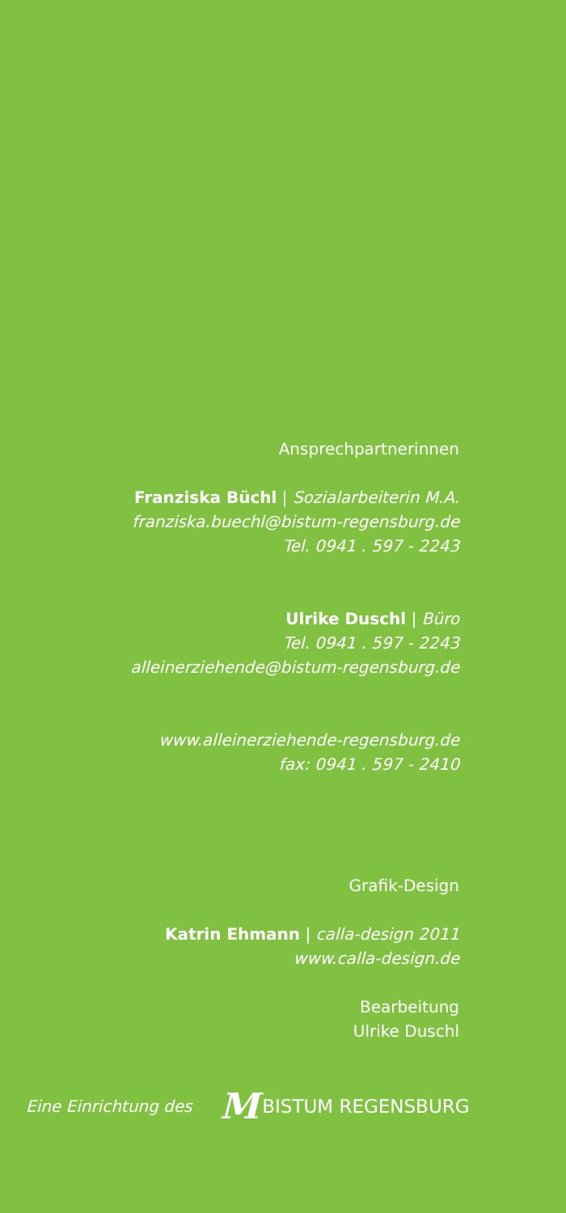Ansprechpartnerinnen
Franziska Büchl | Sozialarbeiterin M.A.
franziska.buechl@bistum-regensburg.de
Tel. 0941 . 597 - 2243
Ulrike Duschl | Büro
Tel. 0941 . 597 - 2243
alleinerziehende@bistum-regensburg.de
www.alleinerziehende-regensburg.de
fax: 0941 . 597 - 2410
Grafik-Design
Katrin Ehmann | calla-design 2011
www.calla-design.de
Bearbeitung
Ulrike Duschl
Eine Einrichtung des
M BISTUM REGENSBURG